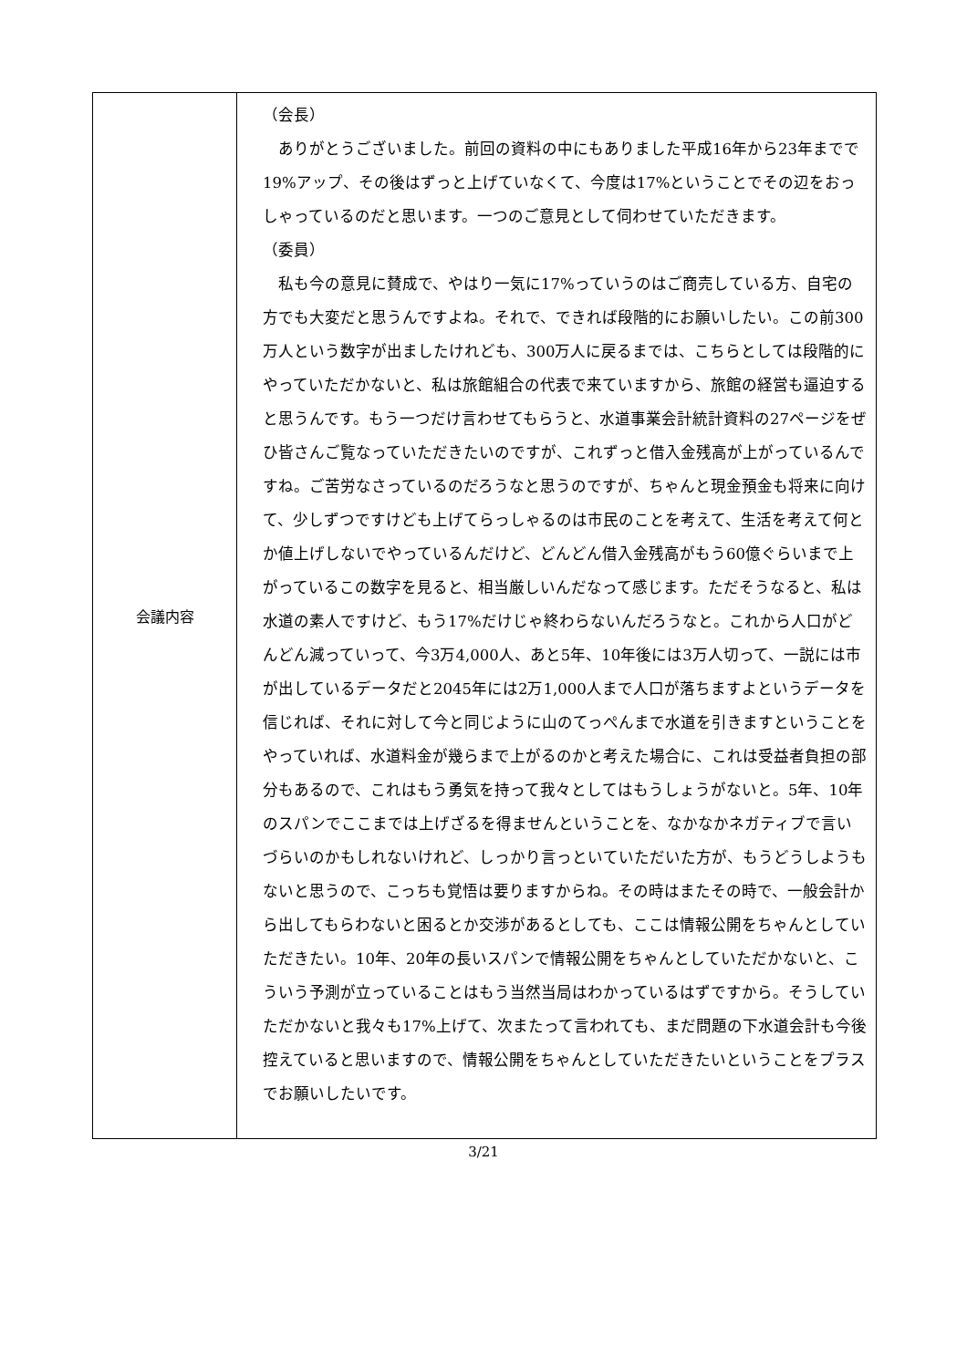| 会議内容 | （会長） ありがとうございました。前回の資料の中にもありました平成16年から23年までで19%アップ、その後はずっと上げていなくて、今度は17%ということでその辺をおっしゃっているのだと思います。一つのご意見として伺わせていただきます。 （委員） 私も今の意見に賛成で、やはり一気に17%っていうのはご商売している方、自宅の方でも大変だと思うんですよね。それで、できれば段階的にお願いしたい。この前300万人という数字が出ましたけれども、300万人に戻るまでは、こちらとしては段階的にやっていただかないと、私は旅館組合の代表で来ていますから、旅館の経営も逼迫すると思うんです。もう一つだけ言わせてもらうと、水道事業会計統計資料の27ページをぜひ皆さんご覧なっていただきたいのですが、これずっと借入金残高が上がっているんですね。ご苦労なさっているのだろうなと思うのですが、ちゃんと現金預金も将来に向けて、少しずつですけども上げてらっしゃるのは市民のことを考えて、生活を考えて何とか値上げしないでやっているんだけど、どんどん借入金残高がもう60億ぐらいまで上がっているこの数字を見ると、相当厳しいんだなって感じます。ただそうなると、私は水道の素人ですけど、もう17%だけじゃ終わらないんだろうなと。これから人口がどんどん減っていって、今3万4,000人、あと5年、10年後には3万人切って、一説には市が出しているデータだと2045年には2万1,000人まで人口が落ちますよというデータを信じれば、それに対して今と同じように山のてっぺんまで水道を引きますということをやっていれば、水道料金が幾らまで上がるのかと考えた場合に、これは受益者負担の部分もあるので、これはもう勇気を持って我々としてはもうしょうがないと。5年、10年のスパンでここまでは上げざるを得ませんということを、なかなかネガティブで言いづらいのかもしれないけれど、しっかり言っといていただいた方が、もうどうしようもないと思うので、こっちも覚悟は要りますからね。その時はまたその時で、一般会計から出してもらわないと困るとか交渉があるとしても、ここは情報公開をちゃんとしていただきたい。10年、20年の長いスパンで情報公開をちゃんとしていただかないと、こういう予測が立っていることはもう当然当局はわかっているはずですから。そうしていただかないと我々も17%上げて、次またって言われても、まだ問題の下水道会計も今後控えていると思いますので、情報公開をちゃんとしていただきたいということをプラスでお願いしたいです。 |
3/21